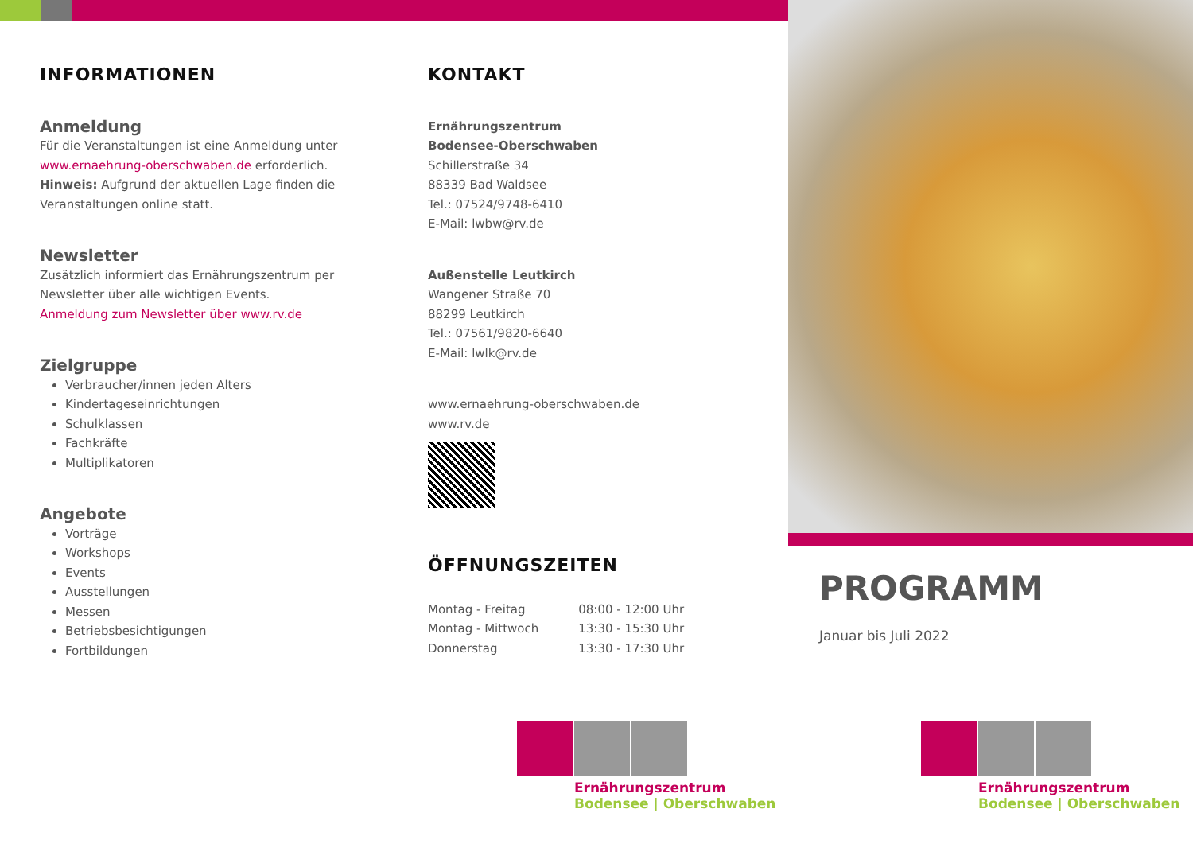INFORMATIONEN
Anmeldung
Für die Veranstaltungen ist eine Anmeldung unter www.ernaehrung-oberschwaben.de erforderlich. Hinweis: Aufgrund der aktuellen Lage finden die Veranstaltungen online statt.
Newsletter
Zusätzlich informiert das Ernährungszentrum per Newsletter über alle wichtigen Events.
Anmeldung zum Newsletter über www.rv.de
Zielgruppe
Verbraucher/innen jeden Alters
Kindertageseinrichtungen
Schulklassen
Fachkräfte
Multiplikatoren
Angebote
Vorträge
Workshops
Events
Ausstellungen
Messen
Betriebsbesichtigungen
Fortbildungen
KONTAKT
Ernährungszentrum
Bodensee-Oberschwaben
Schillerstraße 34
88339 Bad Waldsee
Tel.: 07524/9748-6410
E-Mail: lwbw@rv.de
Außenstelle Leutkirch
Wangener Straße 70
88299 Leutkirch
Tel.: 07561/9820-6640
E-Mail: lwlk@rv.de
www.ernaehrung-oberschwaben.de
www.rv.de
ÖFFNUNGSZEITEN
| Montag - Freitag | 08:00 - 12:00 Uhr |
| Montag - Mittwoch | 13:30 - 15:30 Uhr |
| Donnerstag | 13:30 - 17:30 Uhr |
PROGRAMM
Januar bis Juli 2022
Ernährungszentrum
Bodensee | Oberschwaben
Ernährungszentrum
Bodensee | Oberschwaben